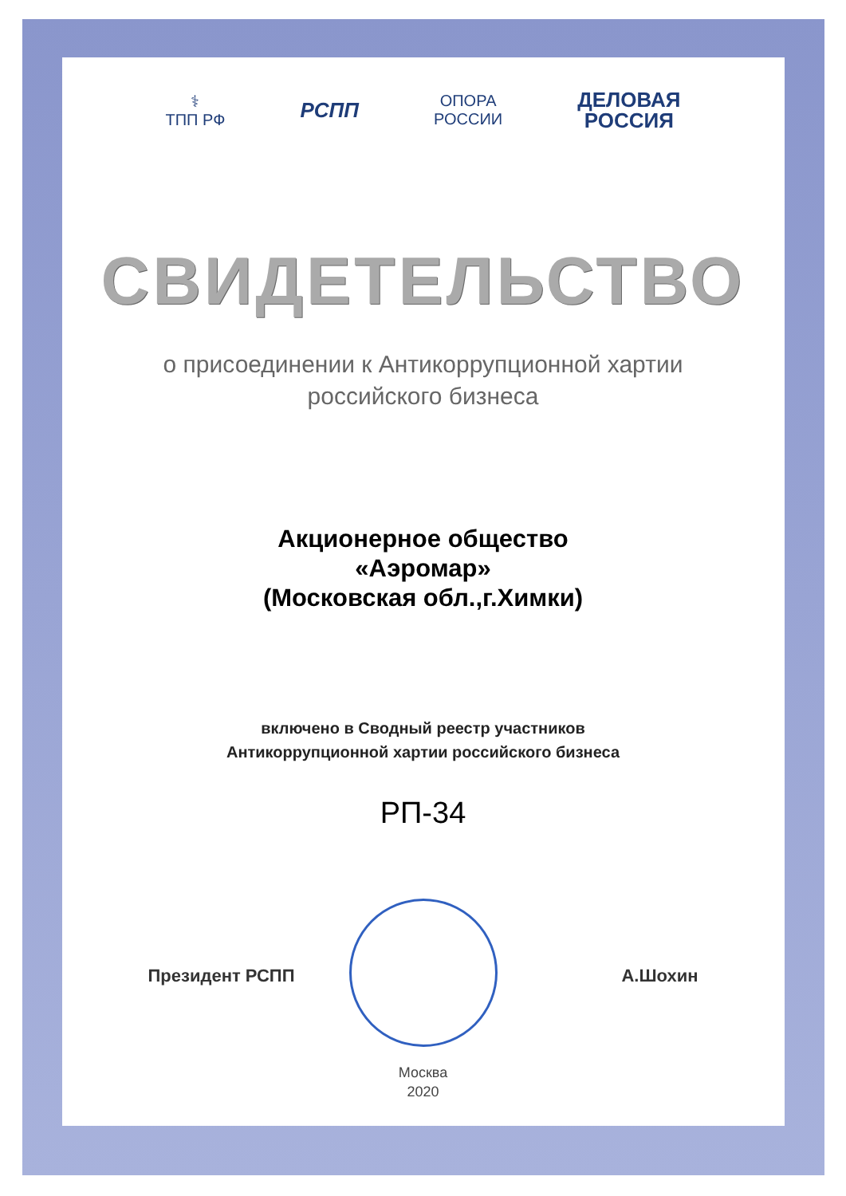⚕
ТПП РФ
РСПП
ОПОРА
РОССИИ
ДЕЛОВАЯ
РОССИЯ
СВИДЕТЕЛЬСТВО
о присоединении к Антикоррупционной хартии
российского бизнеса
Акционерное общество
«Аэромар»
(Московская обл.,г.Химки)
включено в Сводный реестр участников
Антикоррупционной хартии российского бизнеса
РП-34
Президент РСПП А.Шохин
Москва
2020